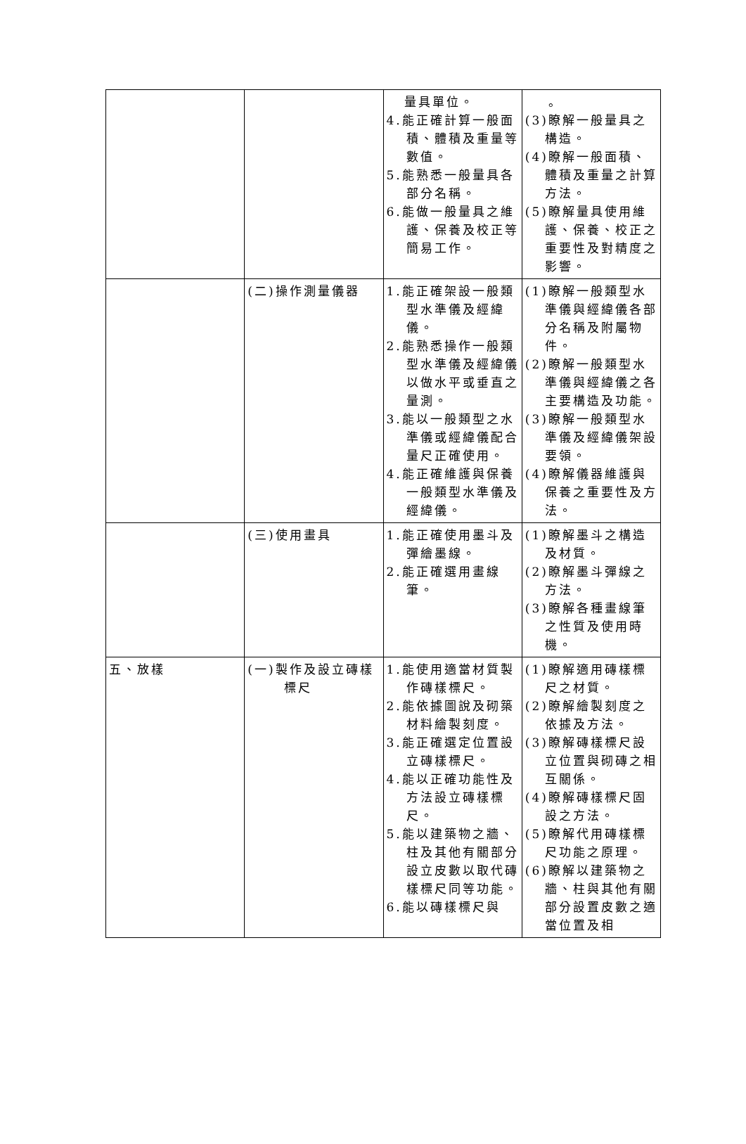| | | 量具單位。 4.能正確計算一般面積、體積及重量等數值。 5.能熟悉一般量具各部分名稱。 6.能做一般量具之維護、保養及校正等簡易工作。 | 。 (3)瞭解一般量具之構造。 (4)瞭解一般面積、體積及重量之計算方法。 (5)瞭解量具使用維護、保養、校正之重要性及對精度之影響。 |
| | (二)操作測量儀器 | 1.能正確架設一般類型水準儀及經緯儀。 2.能熟悉操作一般類型水準儀及經緯儀以做水平或垂直之量測。 3.能以一般類型之水準儀或經緯儀配合量尺正確使用。 4.能正確維護與保養一般類型水準儀及經緯儀。 | (1)瞭解一般類型水準儀與經緯儀各部分名稱及附屬物件。 (2)瞭解一般類型水準儀與經緯儀之各主要構造及功能。 (3)瞭解一般類型水準儀及經緯儀架設要領。 (4)瞭解儀器維護與保養之重要性及方法。 |
| | (三)使用畫具 | 1.能正確使用墨斗及彈繪墨線。 2.能正確選用畫線筆。 | (1)瞭解墨斗之構造及材質。 (2)瞭解墨斗彈線之方法。 (3)瞭解各種畫線筆之性質及使用時機。 |
| 五、放樣 | (一)製作及設立磚樣標尺 | 1.能使用適當材質製作磚樣標尺。 2.能依據圖說及砌築材料繪製刻度。 3.能正確選定位置設立磚樣標尺。 4.能以正確功能性及方法設立磚樣標尺。 5.能以建築物之牆、柱及其他有關部分設立皮數以取代磚樣標尺同等功能。 6.能以磚樣標尺與 | (1)瞭解適用磚樣標尺之材質。 (2)瞭解繪製刻度之依據及方法。 (3)瞭解磚樣標尺設立位置與砌磚之相互關係。 (4)瞭解磚樣標尺固設之方法。 (5)瞭解代用磚樣標尺功能之原理。 (6)瞭解以建築物之牆、柱與其他有關部分設置皮數之適當位置及相 |